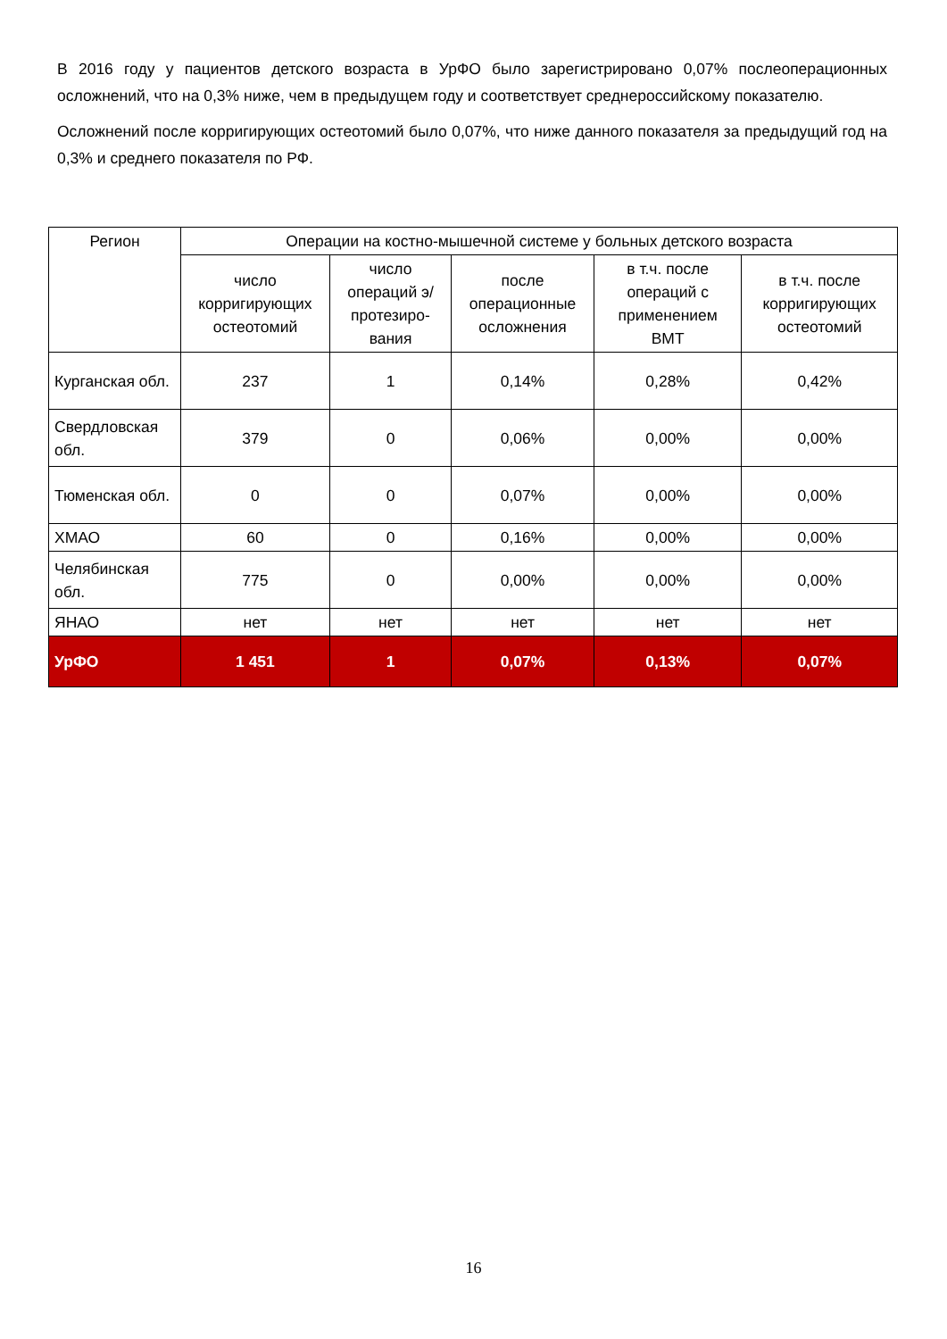В 2016 году у пациентов детского возраста в УрФО было зарегистрировано 0,07% послеоперационных осложнений, что на 0,3% ниже, чем в предыдущем году и соответствует среднероссийскому показателю.
Осложнений после корригирующих остеотомий было 0,07%, что ниже данного показателя за предыдущий год на 0,3% и среднего показателя по РФ.
| Регион | Операции на костно-мышечной системе у больных детского возраста | | | | |
| --- | --- | --- | --- | --- | --- |
| | число корригирующих остеотомий | число операций э/протезиро-вания | после операционные осложнения | в т.ч. после операций с применением ВМТ | в т.ч. после корригирующих остеотомий |
| Курганская обл. | 237 | 1 | 0,14% | 0,28% | 0,42% |
| Свердловская обл. | 379 | 0 | 0,06% | 0,00% | 0,00% |
| Тюменская обл. | 0 | 0 | 0,07% | 0,00% | 0,00% |
| ХМАО | 60 | 0 | 0,16% | 0,00% | 0,00% |
| Челябинская обл. | 775 | 0 | 0,00% | 0,00% | 0,00% |
| ЯНАО | нет | нет | нет | нет | нет |
| УрФО | 1 451 | 1 | 0,07% | 0,13% | 0,07% |
16